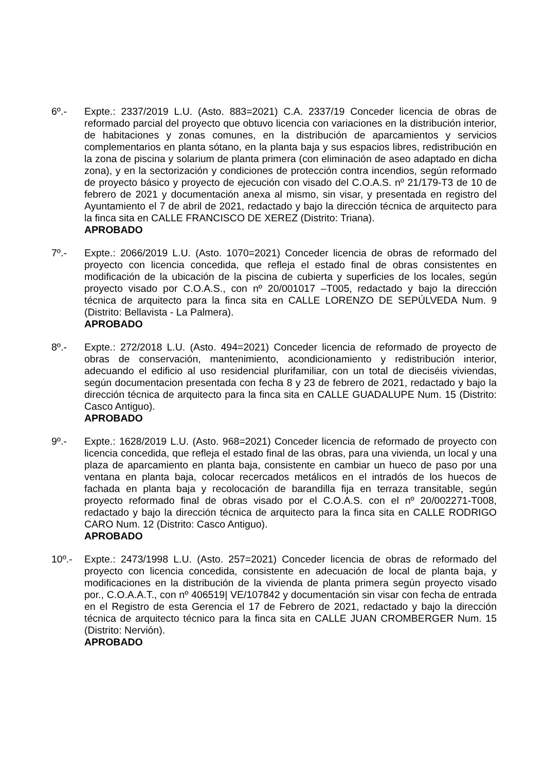6º.- Expte.: 2337/2019 L.U. (Asto. 883=2021) C.A. 2337/19 Conceder licencia de obras de reformado parcial del proyecto que obtuvo licencia con variaciones en la distribución interior, de habitaciones y zonas comunes, en la distribución de aparcamientos y servicios complementarios en planta sótano, en la planta baja y sus espacios libres, redistribución en la zona de piscina y solarium de planta primera (con eliminación de aseo adaptado en dicha zona), y en la sectorización y condiciones de protección contra incendios, según reformado de proyecto básico y proyecto de ejecución con visado del C.O.A.S. nº 21/179-T3 de 10 de febrero de 2021 y documentación anexa al mismo, sin visar, y presentada en registro del Ayuntamiento el 7 de abril de 2021, redactado y bajo la dirección técnica de arquitecto para la finca sita en CALLE FRANCISCO DE XEREZ (Distrito: Triana).
APROBADO
7º.- Expte.: 2066/2019 L.U. (Asto. 1070=2021) Conceder licencia de obras de reformado del proyecto con licencia concedida, que refleja el estado final de obras consistentes en modificación de la ubicación de la piscina de cubierta y superficies de los locales, según proyecto visado por C.O.A.S., con nº 20/001017 –T005, redactado y bajo la dirección técnica de arquitecto para la finca sita en CALLE LORENZO DE SEPÚLVEDA Num. 9 (Distrito: Bellavista - La Palmera).
APROBADO
8º.- Expte.: 272/2018 L.U. (Asto. 494=2021) Conceder licencia de reformado de proyecto de obras de conservación, mantenimiento, acondicionamiento y redistribución interior, adecuando el edificio al uso residencial plurifamiliar, con un total de dieciséis viviendas, según documentacion presentada con fecha 8 y 23 de febrero de 2021, redactado y bajo la dirección técnica de arquitecto para la finca sita en CALLE GUADALUPE Num. 15 (Distrito: Casco Antiguo).
APROBADO
9º.- Expte.: 1628/2019 L.U. (Asto. 968=2021) Conceder licencia de reformado de proyecto con licencia concedida, que refleja el estado final de las obras, para una vivienda, un local y una plaza de aparcamiento en planta baja, consistente en cambiar un hueco de paso por una ventana en planta baja, colocar recercados metálicos en el intradós de los huecos de fachada en planta baja y recolocación de barandilla fija en terraza transitable, según proyecto reformado final de obras visado por el C.O.A.S. con el nº 20/002271-T008, redactado y bajo la dirección técnica de arquitecto para la finca sita en CALLE RODRIGO CARO Num. 12 (Distrito: Casco Antiguo).
APROBADO
10º.- Expte.: 2473/1998 L.U. (Asto. 257=2021) Conceder licencia de obras de reformado del proyecto con licencia concedida, consistente en adecuación de local de planta baja, y modificaciones en la distribución de la vivienda de planta primera según proyecto visado por., C.O.A.A.T., con nº 406519| VE/107842 y documentación sin visar con fecha de entrada en el Registro de esta Gerencia el 17 de Febrero de 2021, redactado y bajo la dirección técnica de arquitecto técnico para la finca sita en CALLE JUAN CROMBERGER Num. 15 (Distrito: Nervión).
APROBADO